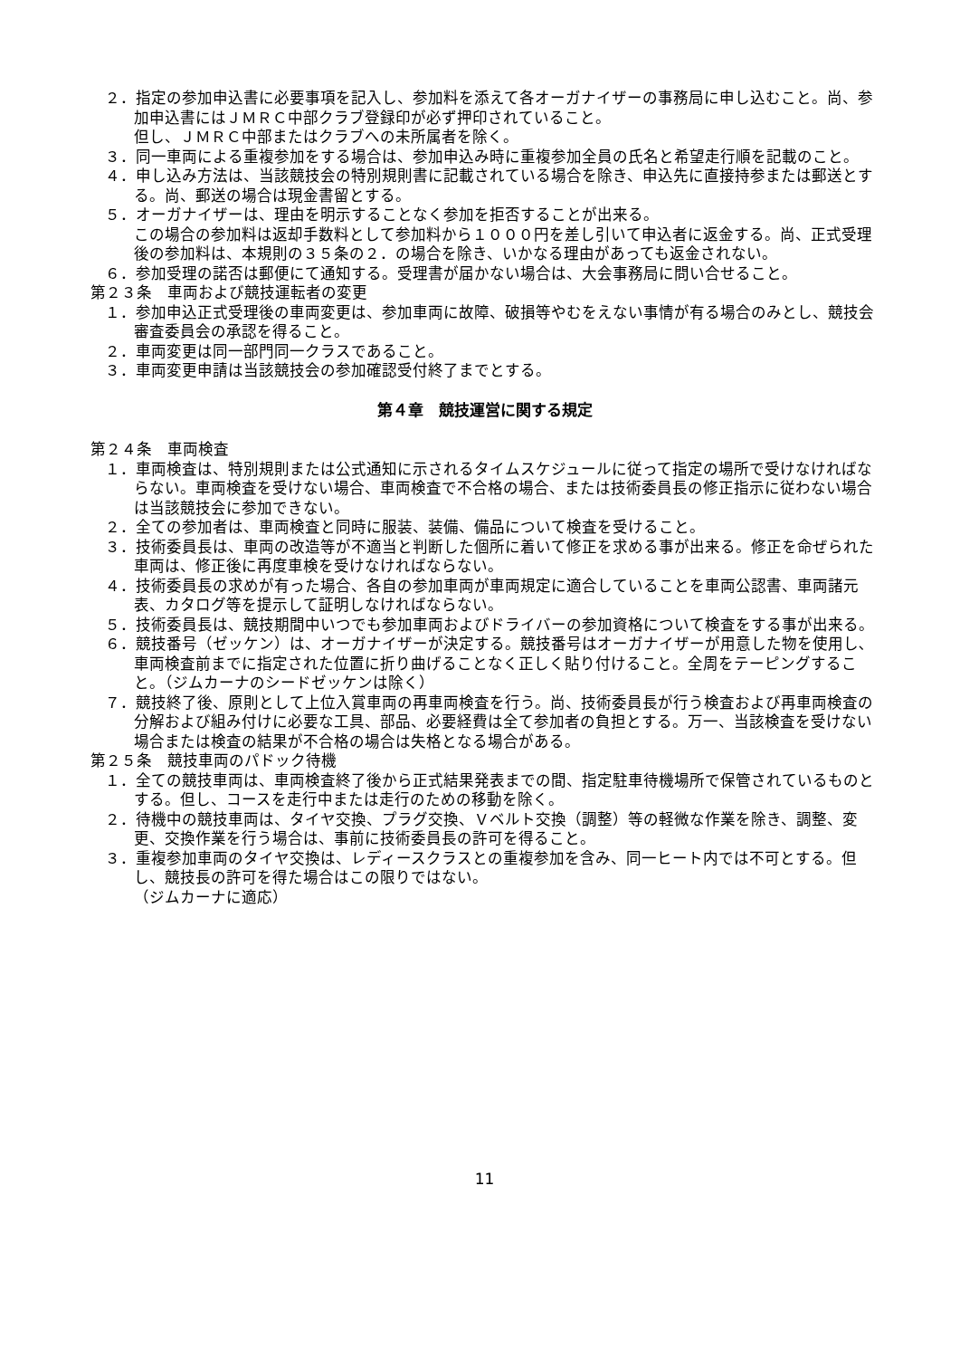２．指定の参加申込書に必要事項を記入し、参加料を添えて各オーガナイザーの事務局に申し込むこと。尚、参加申込書にはＪＭＲＣ中部クラブ登録印が必ず押印されていること。
但し、ＪＭＲＣ中部またはクラブへの未所属者を除く。
３．同一車両による重複参加をする場合は、参加申込み時に重複参加全員の氏名と希望走行順を記載のこと。
４．申し込み方法は、当該競技会の特別規則書に記載されている場合を除き、申込先に直接持参または郵送とする。尚、郵送の場合は現金書留とする。
５．オーガナイザーは、理由を明示することなく参加を拒否することが出来る。
この場合の参加料は返却手数料として参加料から１０００円を差し引いて申込者に返金する。尚、正式受理後の参加料は、本規則の３５条の２．の場合を除き、いかなる理由があっても返金されない。
６．参加受理の諾否は郵便にて通知する。受理書が届かない場合は、大会事務局に問い合せること。
第２３条　車両および競技運転者の変更
１．参加申込正式受理後の車両変更は、参加車両に故障、破損等やむをえない事情が有る場合のみとし、競技会審査委員会の承認を得ること。
２．車両変更は同一部門同一クラスであること。
３．車両変更申請は当該競技会の参加確認受付終了までとする。
第４章　競技運営に関する規定
第２４条　車両検査
１．車両検査は、特別規則または公式通知に示されるタイムスケジュールに従って指定の場所で受けなければならない。車両検査を受けない場合、車両検査で不合格の場合、または技術委員長の修正指示に従わない場合は当該競技会に参加できない。
２．全ての参加者は、車両検査と同時に服装、装備、備品について検査を受けること。
３．技術委員長は、車両の改造等が不適当と判断した個所に着いて修正を求める事が出来る。修正を命ぜられた車両は、修正後に再度車検を受けなければならない。
４．技術委員長の求めが有った場合、各自の参加車両が車両規定に適合していることを車両公認書、車両諸元表、カタログ等を提示して証明しなければならない。
５．技術委員長は、競技期間中いつでも参加車両およびドライバーの参加資格について検査をする事が出来る。
６．競技番号（ゼッケン）は、オーガナイザーが決定する。競技番号はオーガナイザーが用意した物を使用し､車両検査前までに指定された位置に折り曲げることなく正しく貼り付けること。全周をテーピングすること。（ジムカーナのシードゼッケンは除く）
７．競技終了後、原則として上位入賞車両の再車両検査を行う。尚、技術委員長が行う検査および再車両検査の分解および組み付けに必要な工具、部品、必要経費は全て参加者の負担とする。万一、当該検査を受けない場合または検査の結果が不合格の場合は失格となる場合がある。
第２５条　競技車両のパドック待機
１．全ての競技車両は、車両検査終了後から正式結果発表までの間、指定駐車待機場所で保管されているものとする。但し、コースを走行中または走行のための移動を除く。
２．待機中の競技車両は、タイヤ交換、プラグ交換、Ｖベルト交換（調整）等の軽微な作業を除き、調整、変更、交換作業を行う場合は、事前に技術委員長の許可を得ること。
３．重複参加車両のタイヤ交換は、レディースクラスとの重複参加を含み、同一ヒート内では不可とする。但し、競技長の許可を得た場合はこの限りではない。
（ジムカーナに適応）
11